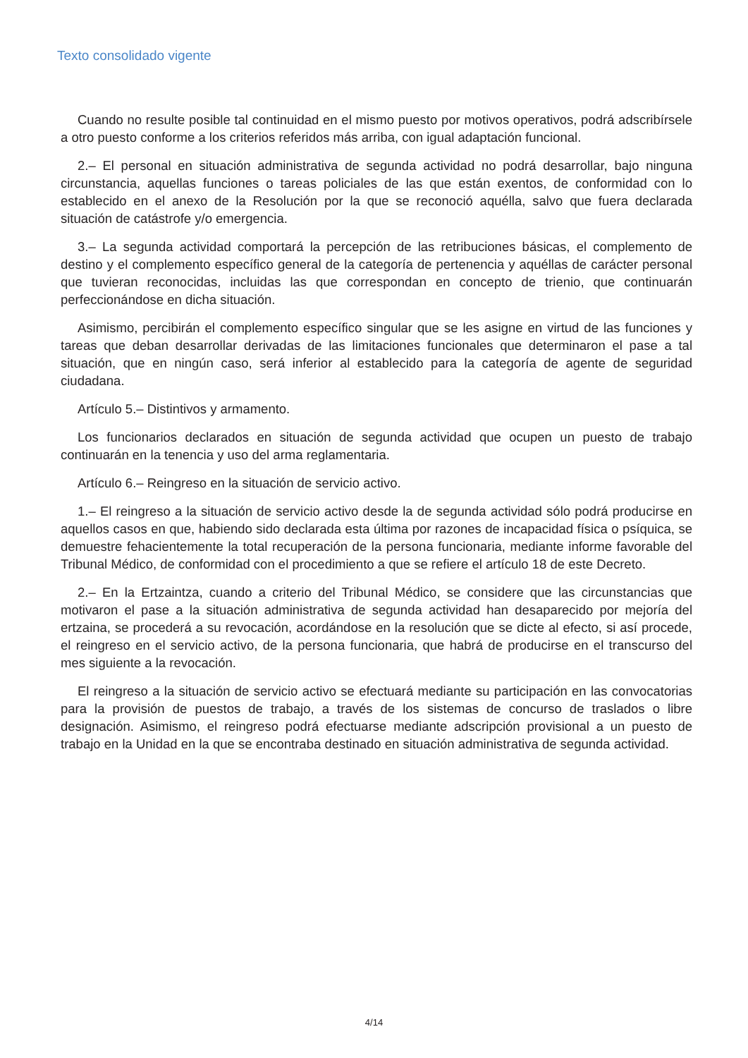Texto consolidado vigente
Cuando no resulte posible tal continuidad en el mismo puesto por motivos operativos, podrá adscribírsele a otro puesto conforme a los criterios referidos más arriba, con igual adaptación funcional.
2.– El personal en situación administrativa de segunda actividad no podrá desarrollar, bajo ninguna circunstancia, aquellas funciones o tareas policiales de las que están exentos, de conformidad con lo establecido en el anexo de la Resolución por la que se reconoció aquélla, salvo que fuera declarada situación de catástrofe y/o emergencia.
3.– La segunda actividad comportará la percepción de las retribuciones básicas, el complemento de destino y el complemento específico general de la categoría de pertenencia y aquéllas de carácter personal que tuvieran reconocidas, incluidas las que correspondan en concepto de trienio, que continuarán perfeccionándose en dicha situación.
Asimismo, percibirán el complemento específico singular que se les asigne en virtud de las funciones y tareas que deban desarrollar derivadas de las limitaciones funcionales que determinaron el pase a tal situación, que en ningún caso, será inferior al establecido para la categoría de agente de seguridad ciudadana.
Artículo 5.– Distintivos y armamento.
Los funcionarios declarados en situación de segunda actividad que ocupen un puesto de trabajo continuarán en la tenencia y uso del arma reglamentaria.
Artículo 6.– Reingreso en la situación de servicio activo.
1.– El reingreso a la situación de servicio activo desde la de segunda actividad sólo podrá producirse en aquellos casos en que, habiendo sido declarada esta última por razones de incapacidad física o psíquica, se demuestre fehacientemente la total recuperación de la persona funcionaria, mediante informe favorable del Tribunal Médico, de conformidad con el procedimiento a que se refiere el artículo 18 de este Decreto.
2.– En la Ertzaintza, cuando a criterio del Tribunal Médico, se considere que las circunstancias que motivaron el pase a la situación administrativa de segunda actividad han desaparecido por mejoría del ertzaina, se procederá a su revocación, acordándose en la resolución que se dicte al efecto, si así procede, el reingreso en el servicio activo, de la persona funcionaria, que habrá de producirse en el transcurso del mes siguiente a la revocación.
El reingreso a la situación de servicio activo se efectuará mediante su participación en las convocatorias para la provisión de puestos de trabajo, a través de los sistemas de concurso de traslados o libre designación. Asimismo, el reingreso podrá efectuarse mediante adscripción provisional a un puesto de trabajo en la Unidad en la que se encontraba destinado en situación administrativa de segunda actividad.
4/14